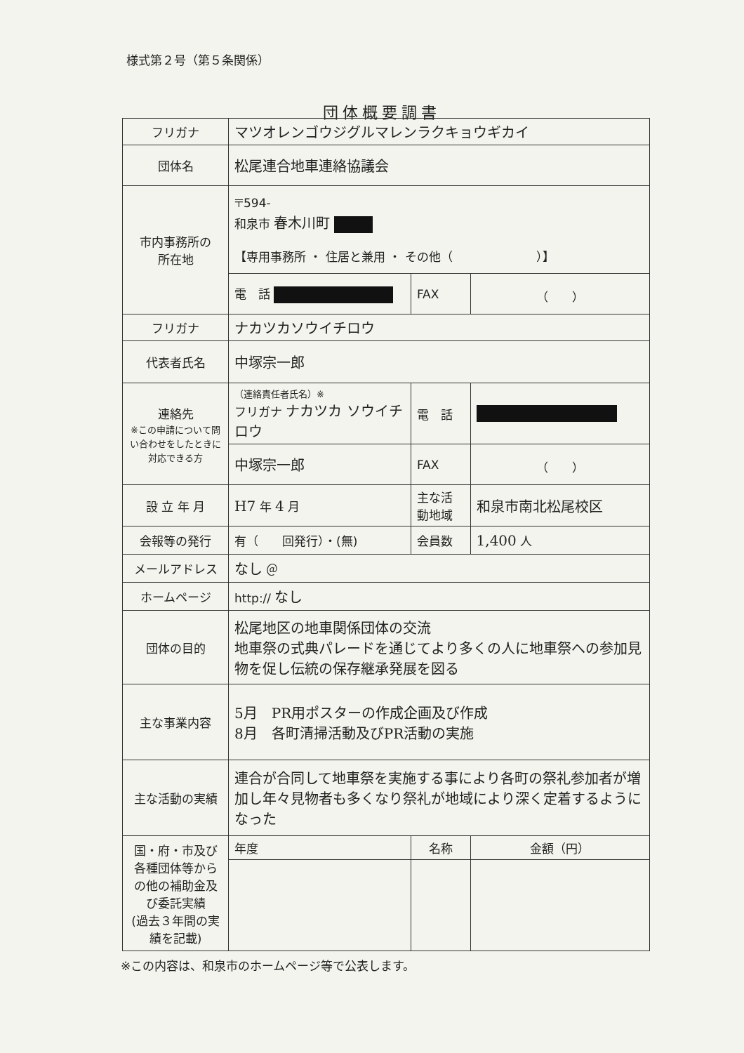様式第２号（第５条関係）
団体概要調書
| フリガナ | マツオレンゴウジグルマレンラクキョウギカイ | | | | |
| 団体名 | 松尾連合地車連絡協議会 | | | | |
| 市内事務所の 所在地 | 〒594- 和泉市 春木川町 【専用事務所 ・ 住居と兼用 ・ その他（ ）】 | | | | |
| | 電 話 | | FAX | （ ） | |
| フリガナ | ナカツカソウイチロウ | | | | |
| 代表者氏名 | 中塚宗一郎 | | | | |
| 連絡先 ※この申請について問い合わせをしたときに対応できる方 | （連絡責任者氏名）※ フリガナ ナカツカ ソウイチロウ | | 電 話 | | |
| | 中塚宗一郎 | | FAX | （ ） | |
| 設 立 年 月 | H7 年 4 月 | | 主な活動地域 | 和泉市南北松尾校区 | |
| 会報等の発行 | 有（ 回発行）・(無) | | 会員数 | 1,400 人 | |
| メールアドレス | なし ＠ | | | | |
| ホームページ | http:// なし | | | | |
| 団体の目的 | 松尾地区の地車関係団体の交流 地車祭の式典パレードを通じてより多くの人に地車祭への参加見物を促し伝統の保存継承発展を図る | | | | |
| 主な事業内容 | 5月 PR用ポスターの作成企画及び作成 8月 各町清掃活動及びPR活動の実施 | | | | |
| 主な活動の実績 | 連合が合同して地車祭を実施する事により各町の祭礼参加者が増加し年々見物者も多くなり祭礼が地域により深く定着するようになった | | | | |
| 国・府・市及び各種団体等からの他の補助金及び委託実績 (過去３年間の実績を記載) | 年度 | 名称 | | | 金額（円） |
※この内容は、和泉市のホームページ等で公表します。